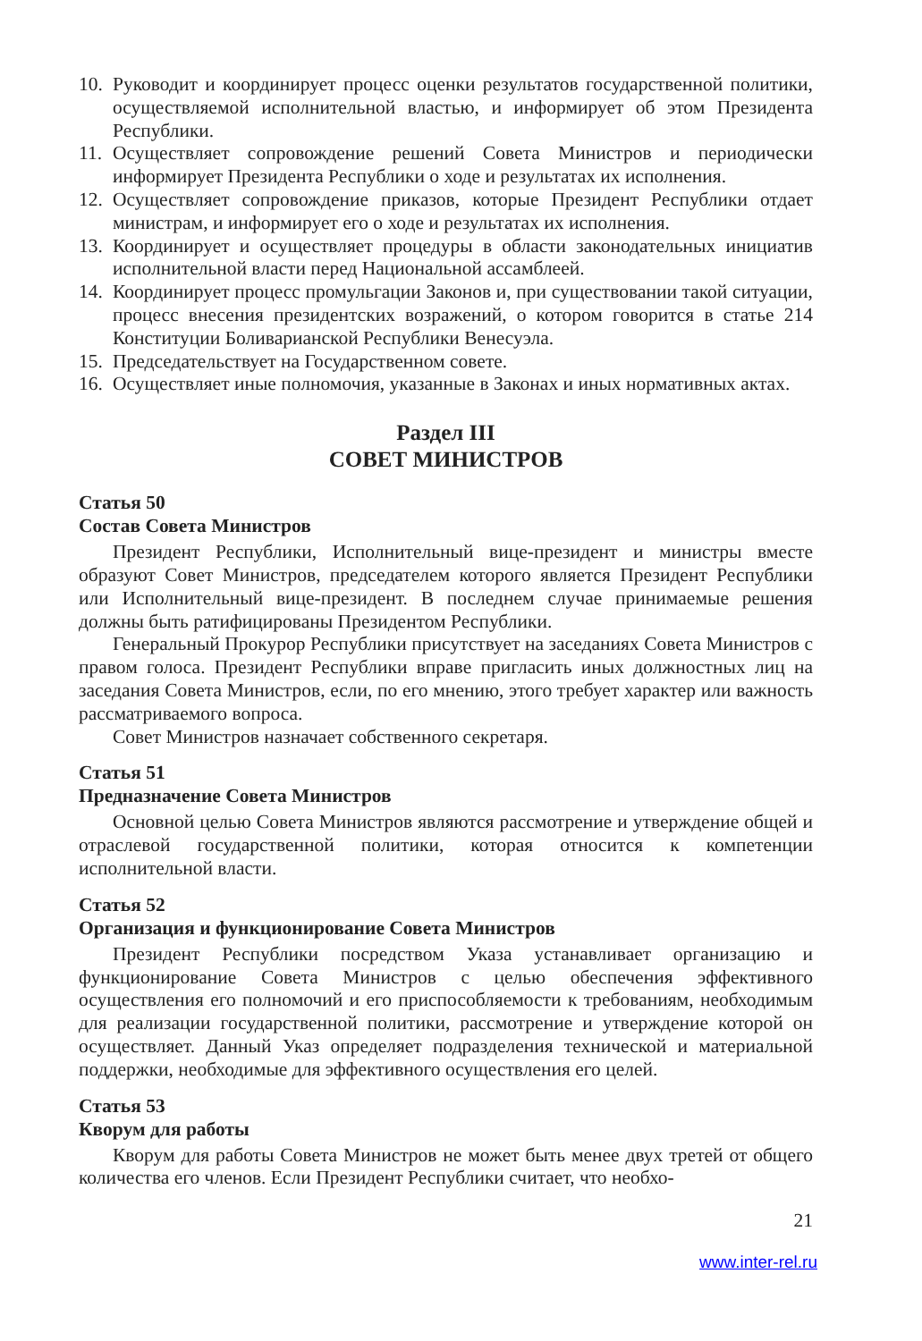10. Руководит и координирует процесс оценки результатов государственной политики, осуществляемой исполнительной властью, и информирует об этом Президента Республики.
11. Осуществляет сопровождение решений Совета Министров и периодически информирует Президента Республики о ходе и результатах их исполнения.
12. Осуществляет сопровождение приказов, которые Президент Республики отдает министрам, и информирует его о ходе и результатах их исполнения.
13. Координирует и осуществляет процедуры в области законодательных инициатив исполнительной власти перед Национальной ассамблеей.
14. Координирует процесс промульгации Законов и, при существовании такой ситуации, процесс внесения президентских возражений, о котором говорится в статье 214 Конституции Боливарианской Республики Венесуэла.
15. Председательствует на Государственном совете.
16. Осуществляет иные полномочия, указанные в Законах и иных нормативных актах.
Раздел III
СОВЕТ МИНИСТРОВ
Статья 50
Состав Совета Министров
Президент Республики, Исполнительный вице-президент и министры вместе образуют Совет Министров, председателем которого является Президент Республики или Исполнительный вице-президент. В последнем случае принимаемые решения должны быть ратифицированы Президентом Республики.
Генеральный Прокурор Республики присутствует на заседаниях Совета Министров с правом голоса. Президент Республики вправе пригласить иных должностных лиц на заседания Совета Министров, если, по его мнению, этого требует характер или важность рассматриваемого вопроса.
Совет Министров назначает собственного секретаря.
Статья 51
Предназначение Совета Министров
Основной целью Совета Министров являются рассмотрение и утверждение общей и отраслевой государственной политики, которая относится к компетенции исполнительной власти.
Статья 52
Организация и функционирование Совета Министров
Президент Республики посредством Указа устанавливает организацию и функционирование Совета Министров с целью обеспечения эффективного осуществления его полномочий и его приспособляемости к требованиям, необходимым для реализации государственной политики, рассмотрение и утверждение которой он осуществляет. Данный Указ определяет подразделения технической и материальной поддержки, необходимые для эффективного осуществления его целей.
Статья 53
Кворум для работы
Кворум для работы Совета Министров не может быть менее двух третей от общего количества его членов. Если Президент Республики считает, что необхо-
21
www.inter-rel.ru